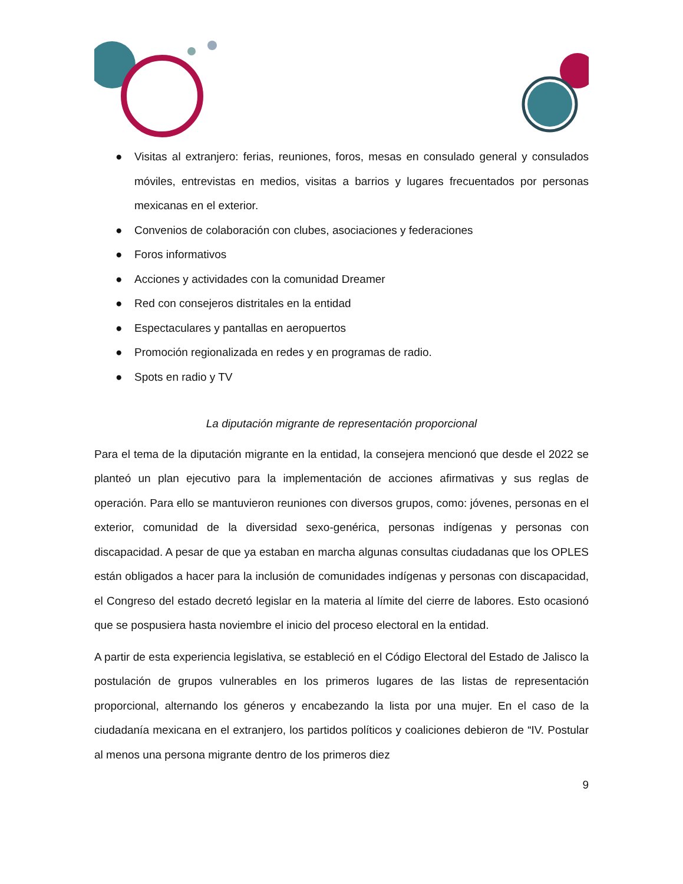● Visitas al extranjero: ferias, reuniones, foros, mesas en consulado general y consulados móviles, entrevistas en medios, visitas a barrios y lugares frecuentados por personas mexicanas en el exterior.
● Convenios de colaboración con clubes, asociaciones y federaciones
● Foros informativos
● Acciones y actividades con la comunidad Dreamer
● Red con consejeros distritales en la entidad
● Espectaculares y pantallas en aeropuertos
● Promoción regionalizada en redes y en programas de radio.
● Spots en radio y TV
La diputación migrante de representación proporcional
Para el tema de la diputación migrante en la entidad, la consejera mencionó que desde el 2022 se planteó un plan ejecutivo para la implementación de acciones afirmativas y sus reglas de operación. Para ello se mantuvieron reuniones con diversos grupos, como: jóvenes, personas en el exterior, comunidad de la diversidad sexo-genérica, personas indígenas y personas con discapacidad. A pesar de que ya estaban en marcha algunas consultas ciudadanas que los OPLES están obligados a hacer para la inclusión de comunidades indígenas y personas con discapacidad, el Congreso del estado decretó legislar en la materia al límite del cierre de labores. Esto ocasionó que se pospusiera hasta noviembre el inicio del proceso electoral en la entidad.
A partir de esta experiencia legislativa, se estableció en el Código Electoral del Estado de Jalisco la postulación de grupos vulnerables en los primeros lugares de las listas de representación proporcional, alternando los géneros y encabezando la lista por una mujer. En el caso de la ciudadanía mexicana en el extranjero, los partidos políticos y coaliciones debieron de “IV. Postular al menos una persona migrante dentro de los primeros diez
9